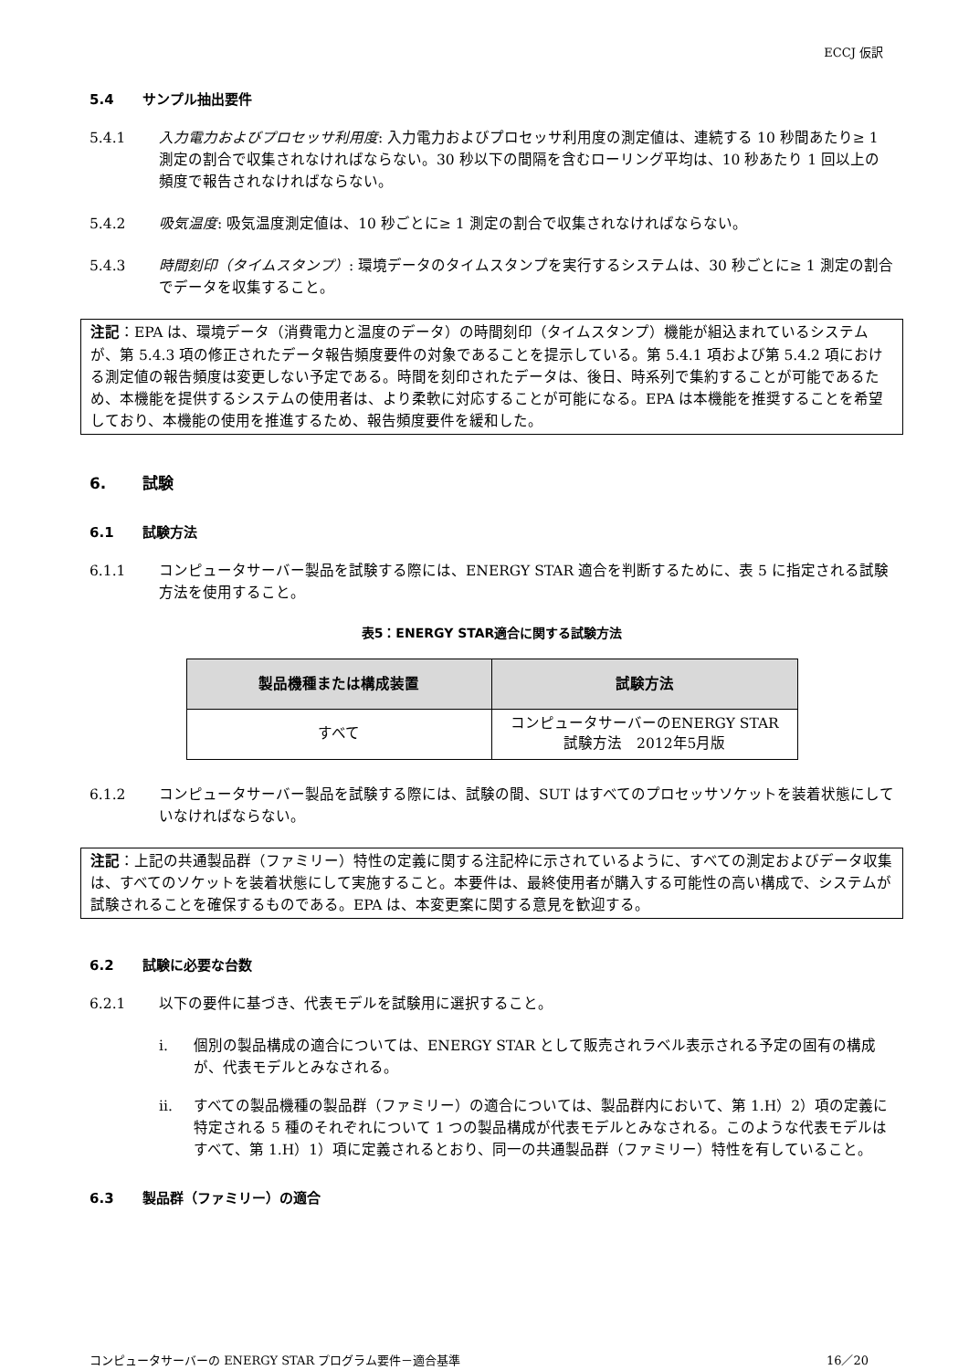ECCJ 仮訳
5.4 サンプル抽出要件
5.4.1 入力電力およびプロセッサ利用度: 入力電力およびプロセッサ利用度の測定値は、連続する 10 秒間あたり≥ 1 測定の割合で収集されなければならない。30 秒以下の間隔を含むローリング平均は、10 秒あたり 1 回以上の頻度で報告されなければならない。
5.4.2 吸気温度: 吸気温度測定値は、10 秒ごとに≥ 1 測定の割合で収集されなければならない。
5.4.3 時間刻印（タイムスタンプ）: 環境データのタイムスタンプを実行するシステムは、30 秒ごとに≥ 1 測定の割合でデータを収集すること。
注記：EPA は、環境データ（消費電力と温度のデータ）の時間刻印（タイムスタンプ）機能が組込まれているシステムが、第 5.4.3 項の修正されたデータ報告頻度要件の対象であることを提示している。第 5.4.1 項および第 5.4.2 項における測定値の報告頻度は変更しない予定である。時間を刻印されたデータは、後日、時系列で集約することが可能であるため、本機能を提供するシステムの使用者は、より柔軟に対応することが可能になる。EPA は本機能を推奨することを希望しており、本機能の使用を推進するため、報告頻度要件を緩和した。
6. 試験
6.1 試験方法
6.1.1 コンピュータサーバー製品を試験する際には、ENERGY STAR 適合を判断するために、表 5 に指定される試験方法を使用すること。
表5：ENERGY STAR適合に関する試験方法
| 製品機種または構成装置 | 試験方法 |
| --- | --- |
| すべて | コンピュータサーバーのENERGY STAR 試験方法 2012年5月版 |
6.1.2 コンピュータサーバー製品を試験する際には、試験の間、SUT はすべてのプロセッサソケットを装着状態にしていなければならない。
注記：上記の共通製品群（ファミリー）特性の定義に関する注記枠に示されているように、すべての測定およびデータ収集は、すべてのソケットを装着状態にして実施すること。本要件は、最終使用者が購入する可能性の高い構成で、システムが試験されることを確保するものである。EPA は、本変更案に関する意見を歓迎する。
6.2 試験に必要な台数
6.2.1 以下の要件に基づき、代表モデルを試験用に選択すること。
i. 個別の製品構成の適合については、ENERGY STAR として販売されラベル表示される予定の固有の構成が、代表モデルとみなされる。
ii. すべての製品機種の製品群（ファミリー）の適合については、製品群内において、第 1.H）2）項の定義に特定される 5 種のそれぞれについて 1 つの製品構成が代表モデルとみなされる。このような代表モデルはすべて、第 1.H）1）項に定義されるとおり、同一の共通製品群（ファミリー）特性を有していること。
6.3 製品群（ファミリー）の適合
コンピュータサーバーの ENERGY STAR プログラム要件－適合基準 16／20